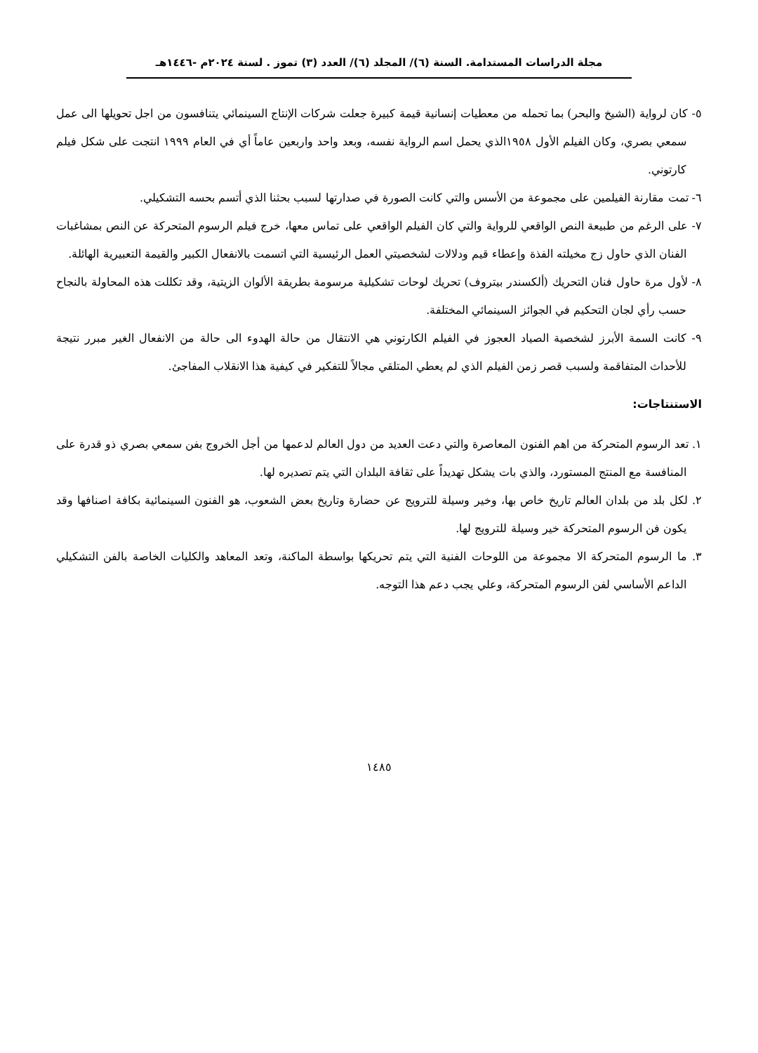مجلة الدراسات المستدامة. السنة (٦)/ المجلد (٦)/ العدد (٣) تموز . لسنة ٢٠٢٤م -١٤٤٦هـ
٥- كان لرواية (الشيخ والبحر) بما تحمله من معطيات إنسانية قيمة كبيرة جعلت شركات الإنتاج السينمائي يتنافسون من اجل تحويلها الى عمل سمعي بصري، وكان الفيلم الأول ١٩٥٨الذي يحمل اسم الرواية نفسه، وبعد واحد واربعين عاماً أي في العام ١٩٩٩ انتجت على شكل فيلم كارتوني.
٦- تمت مقارنة الفيلمين على مجموعة من الأسس والتي كانت الصورة في صدارتها لسبب بحثنا الذي أتسم بحسه التشكيلي.
٧- على الرغم من طبيعة النص الواقعي للرواية والتي كان الفيلم الواقعي على تماس معها، خرج فيلم الرسوم المتحركة عن النص بمشاغبات الفنان الذي حاول زج مخيلته الفذة وإعطاء قيم ودلالات لشخصيتي العمل الرئيسية التي اتسمت بالانفعال الكبير والقيمة التعبيرية الهائلة.
٨- لأول مرة حاول فنان التحريك (ألكسندر بيتروف) تحريك لوحات تشكيلية مرسومة بطريقة الألوان الزيتية، وقد تكللت هذه المحاولة بالنجاح حسب رأي لجان التحكيم في الجوائز السينمائي المختلفة.
٩- كانت السمة الأبرز لشخصية الصياد العجوز في الفيلم الكارتوني هي الانتقال من حالة الهدوء الى حالة من الانفعال الغير مبرر نتيجة للأحداث المتفاقمة ولسبب قصر زمن الفيلم الذي لم يعطي المتلقي مجالاً للتفكير في كيفية هذا الانقلاب المفاجئ.
الاستنتاجات:
١. تعد الرسوم المتحركة من اهم الفنون المعاصرة والتي دعت العديد من دول العالم لدعمها من أجل الخروج بفن سمعي بصري ذو قدرة على المنافسة مع المنتج المستورد، والذي بات يشكل تهديداً على ثقافة البلدان التي يتم تصديره لها.
٢. لكل بلد من بلدان العالم تاريخ خاص بها، وخير وسيلة للترويج عن حضارة وتاريخ بعض الشعوب، هو الفنون السينمائية بكافة اصنافها وقد يكون فن الرسوم المتحركة خير وسيلة للترويج لها.
٣. ما الرسوم المتحركة الا مجموعة من اللوحات الفنية التي يتم تحريكها بواسطة الماكنة، وتعد المعاهد والكليات الخاصة بالفن التشكيلي الداعم الأساسي لفن الرسوم المتحركة، وعلي يجب دعم هذا التوجه.
١٤٨٥